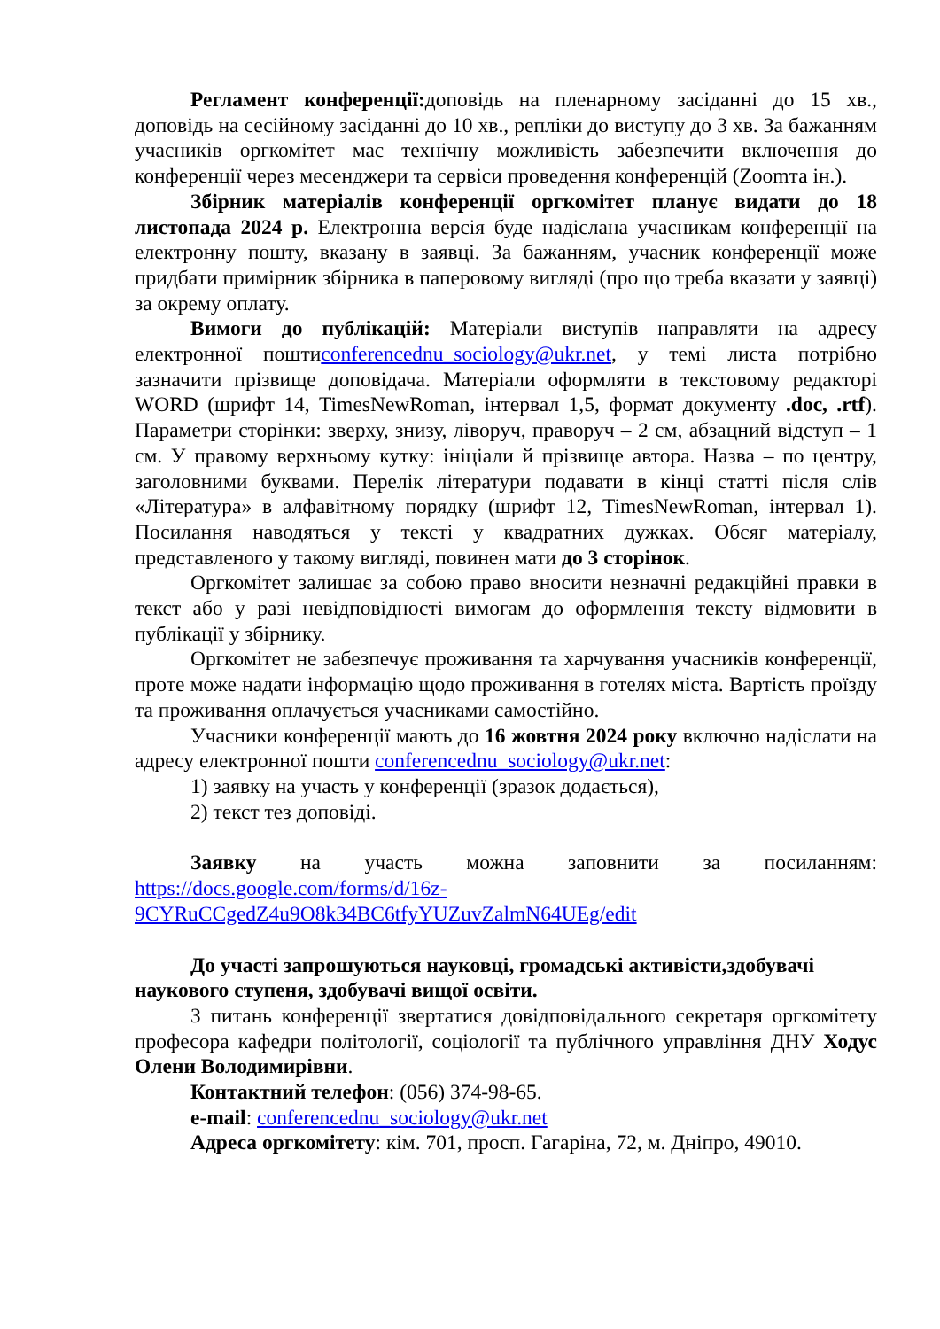Регламент конференції: доповідь на пленарному засіданні до 15 хв., доповідь на сесійному засіданні до 10 хв., репліки до виступу до 3 хв. За бажанням учасників оргкомітет має технічну можливість забезпечити включення до конференції через месенджери та сервіси проведення конференцій (Zoomта ін.).
Збірник матеріалів конференції оргкомітет планує видати до 18 листопада 2024 р. Електронна версія буде надіслана учасникам конференції на електронну пошту, вказану в заявці. За бажанням, учасник конференції може придбати примірник збірника в паперовому вигляді (про що треба вказати у заявці) за окрему оплату.
Вимоги до публікацій: Матеріали виступів направляти на адресу електронної поштиconferencednu_sociology@ukr.net, у темі листа потрібно зазначити прізвище доповідача. Матеріали оформляти в текстовому редакторі WORD (шрифт 14, TimesNewRoman, інтервал 1,5, формат документу .doc, .rtf). Параметри сторінки: зверху, знизу, ліворуч, праворуч – 2 см, абзацний відступ – 1 см. У правому верхньому кутку: ініціали й прізвище автора. Назва – по центру, заголовними буквами. Перелік літератури подавати в кінці статті після слів «Література» в алфавітному порядку (шрифт 12, TimesNewRoman, інтервал 1). Посилання наводяться у тексті у квадратних дужках. Обсяг матеріалу, представленого у такому вигляді, повинен мати до 3 сторінок.
Оргкомітет залишає за собою право вносити незначні редакційні правки в текст або у разі невідповідності вимогам до оформлення тексту відмовити в публікації у збірнику.
Оргкомітет не забезпечує проживання та харчування учасників конференції, проте може надати інформацію щодо проживання в готелях міста. Вартість проїзду та проживання оплачується учасниками самостійно.
Учасники конференції мають до 16 жовтня 2024 року включно надіслати на адресу електронної пошти conferencednu_sociology@ukr.net:
1) заявку на участь у конференції (зразок додається),
2) текст тез доповіді.
Заявку на участь можна заповнити за посиланням: https://docs.google.com/forms/d/16z-9CYRuCCgedZ4u9O8k34BC6tfyYUZuvZalmN64UEg/edit
До участі запрошуються науковці, громадські активісти,здобувачі наукового ступеня, здобувачі вищої освіти.
З питань конференції звертатися довідповідального секретаря оргкомітету професора кафедри політології, соціології та публічного управління ДНУ Ходус Олени Володимирівни.
Контактний телефон: (056) 374-98-65.
e-mail: conferencednu_sociology@ukr.net
Адреса оргкомітету: кім. 701, просп. Гагаріна, 72, м. Дніпро, 49010.